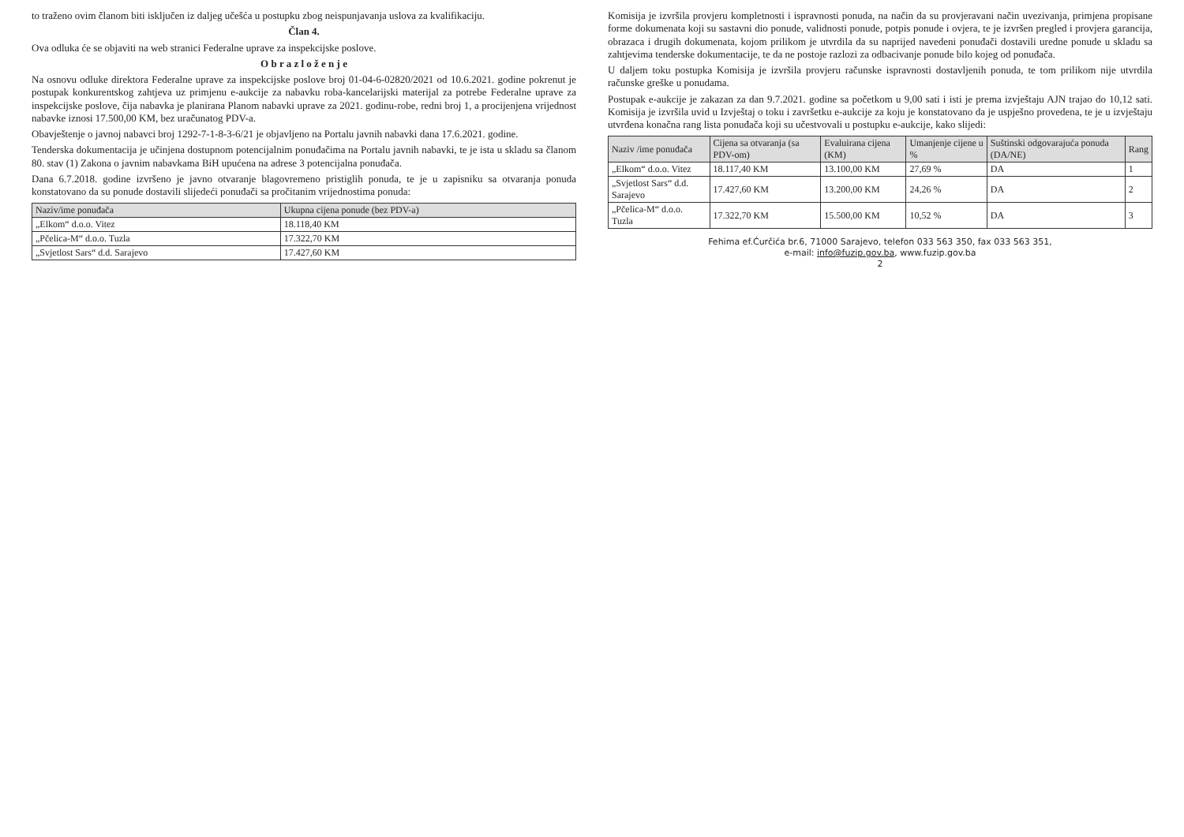to traženo ovim članom biti isključen iz daljeg učešća u postupku zbog neispunjavanja uslova za kvalifikaciju.
Član 4.
Ova odluka će se objaviti na web stranici Federalne uprave za inspekcijske poslove.
O b r a z l o ž e n j e
Na osnovu odluke direktora Federalne uprave za inspekcijske poslove broj 01-04-6-02820/2021 od 10.6.2021. godine pokrenut je postupak konkurentskog zahtjeva uz primjenu e-aukcije za nabavku roba-kancelarijski materijal za potrebe Federalne uprave za inspekcijske poslove, čija nabavka je planirana Planom nabavki uprave za 2021. godinu-robe, redni broj 1, a procijenjena vrijednost nabavke iznosi 17.500,00 KM, bez uračunatog PDV-a.
Obavještenje o javnoj nabavci broj 1292-7-1-8-3-6/21 je objavljeno na Portalu javnih nabavki dana 17.6.2021. godine.
Tenderska dokumentacija je učinjena dostupnom potencijalnim ponuđačima na Portalu javnih nabavki, te je ista u skladu sa članom 80. stav (1) Zakona o javnim nabavkama BiH upućena na adrese 3 potencijalna ponuđača.
Dana 6.7.2018. godine izvršeno je javno otvaranje blagovremeno pristiglih ponuda, te je u zapisniku sa otvaranja ponuda konstatovano da su ponude dostavili slijedeći ponuđači sa pročitanim vrijednostima ponuda:
| Naziv/ime ponuđača | Ukupna cijena ponude (bez PDV-a) |
| --- | --- |
| „Elkom“ d.o.o. Vitez | 18.118,40 KM |
| „Pčelica-M“ d.o.o. Tuzla | 17.322,70 KM |
| „Svjetlost Sars“ d.d. Sarajevo | 17.427,60 KM |
Komisija je izvršila provjeru kompletnosti i ispravnosti ponuda, na način da su provjeravani način uvezivanja, primjena propisane forme dokumenata koji su sastavni dio ponude, validnosti ponude, potpis ponude i ovjera, te je izvršen pregled i provjera garancija, obrazaca i drugih dokumenata, kojom prilikom je utvrdila da su naprijed navedeni ponuđači dostavili uredne ponude u skladu sa zahtjevima tenderske dokumentacije, te da ne postoje razlozi za odbacivanje ponude bilo kojeg od ponuđača.
U daljem toku postupka Komisija je izvršila provjeru računske ispravnosti dostavljenih ponuda, te tom prilikom nije utvrdila računske greške u ponudama.
Postupak e-aukcije je zakazan za dan 9.7.2021. godine sa početkom u 9,00 sati i isti je prema izvještaju AJN trajao do 10,12 sati. Komisija je izvršila uvid u Izvještaj o toku i završetku e-aukcije za koju je konstatovano da je uspješno provedena, te je u izvještaju utvrđena konačna rang lista ponuđača koji su učestvovali u postupku e-aukcije, kako slijedi:
| Naziv /ime ponuđača | Cijena sa otvaranja (sa PDV-om) | Evaluirana cijena (KM) | Umanjenje cijene u % | Suštinski odgovarajuća ponuda (DA/NE) | Rang |
| --- | --- | --- | --- | --- | --- |
| „Elkom“ d.o.o. Vitez | 18.117,40 KM | 13.100,00 KM | 27,69 % | DA | 1 |
| „Svjetlost Sars“ d.d. Sarajevo | 17.427,60 KM | 13.200,00 KM | 24,26 % | DA | 2 |
| „Pčelica-M“ d.o.o. Tuzla | 17.322,70 KM | 15.500,00 KM | 10,52 % | DA | 3 |
Fehima ef.Ćurčića br.6, 71000 Sarajevo, telefon 033 563 350, fax 033 563 351,
e-mail: info@fuzip.gov.ba, www.fuzip.gov.ba
2